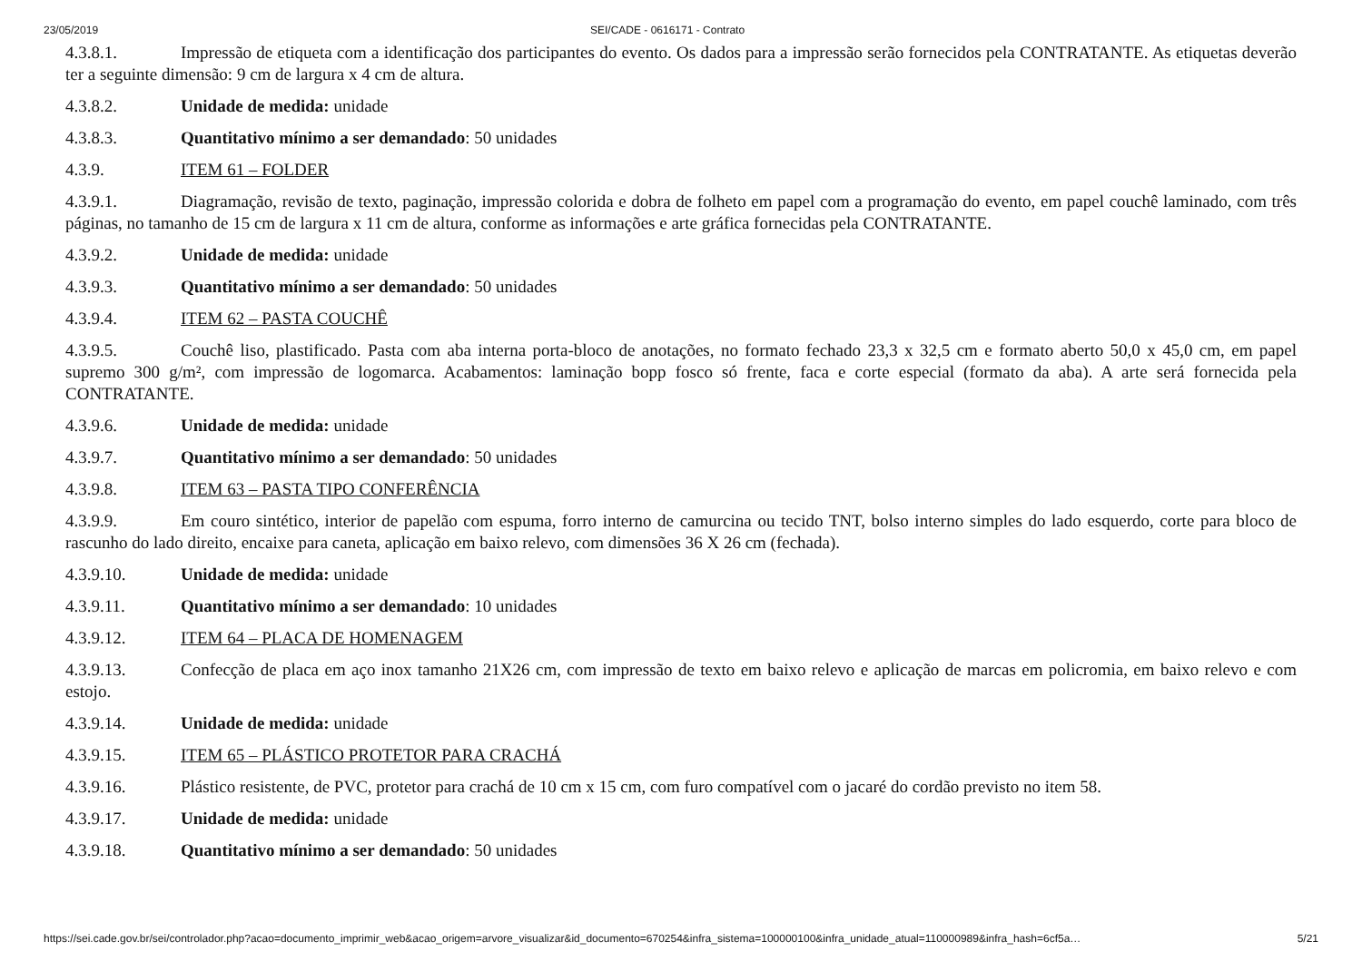23/05/2019 SEI/CADE - 0616171 - Contrato
4.3.8.1. Impressão de etiqueta com a identificação dos participantes do evento. Os dados para a impressão serão fornecidos pela CONTRATANTE. As etiquetas deverão ter a seguinte dimensão: 9 cm de largura x 4 cm de altura.
4.3.8.2. Unidade de medida: unidade
4.3.8.3. Quantitativo mínimo a ser demandado: 50 unidades
4.3.9. ITEM 61 – FOLDER
4.3.9.1. Diagramação, revisão de texto, paginação, impressão colorida e dobra de folheto em papel com a programação do evento, em papel couchê laminado, com três páginas, no tamanho de 15 cm de largura x 11 cm de altura, conforme as informações e arte gráfica fornecidas pela CONTRATANTE.
4.3.9.2. Unidade de medida: unidade
4.3.9.3. Quantitativo mínimo a ser demandado: 50 unidades
4.3.9.4. ITEM 62 – PASTA COUCHÊ
4.3.9.5. Couchê liso, plastificado. Pasta com aba interna porta-bloco de anotações, no formato fechado 23,3 x 32,5 cm e formato aberto 50,0 x 45,0 cm, em papel supremo 300 g/m², com impressão de logomarca. Acabamentos: laminação bopp fosco só frente, faca e corte especial (formato da aba). A arte será fornecida pela CONTRATANTE.
4.3.9.6. Unidade de medida: unidade
4.3.9.7. Quantitativo mínimo a ser demandado: 50 unidades
4.3.9.8. ITEM 63 – PASTA TIPO CONFERÊNCIA
4.3.9.9. Em couro sintético, interior de papelão com espuma, forro interno de camurcina ou tecido TNT, bolso interno simples do lado esquerdo, corte para bloco de rascunho do lado direito, encaixe para caneta, aplicação em baixo relevo, com dimensões 36 X 26 cm (fechada).
4.3.9.10. Unidade de medida: unidade
4.3.9.11. Quantitativo mínimo a ser demandado: 10 unidades
4.3.9.12. ITEM 64 – PLACA DE HOMENAGEM
4.3.9.13. Confecção de placa em aço inox tamanho 21X26 cm, com impressão de texto em baixo relevo e aplicação de marcas em policromia, em baixo relevo e com estojo.
4.3.9.14. Unidade de medida: unidade
4.3.9.15. ITEM 65 – PLÁSTICO PROTETOR PARA CRACHÁ
4.3.9.16. Plástico resistente, de PVC, protetor para crachá de 10 cm x 15 cm, com furo compatível com o jacaré do cordão previsto no item 58.
4.3.9.17. Unidade de medida: unidade
4.3.9.18. Quantitativo mínimo a ser demandado: 50 unidades
https://sei.cade.gov.br/sei/controlador.php?acao=documento_imprimir_web&acao_origem=arvore_visualizar&id_documento=670254&infra_sistema=100000100&infra_unidade_atual=110000989&infra_hash=6cf5a… 5/21